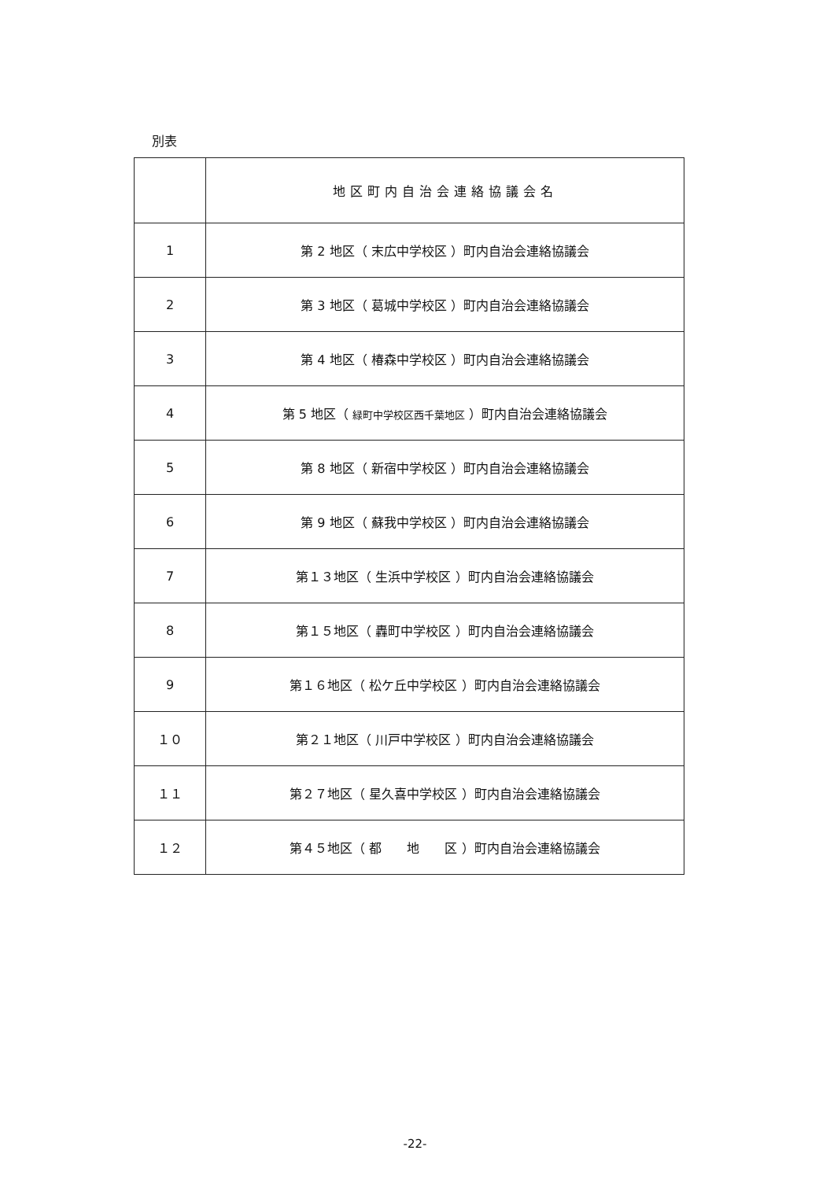別表
| | 地区町内自治会連絡協議会名 |
| --- | --- |
| 1 | 第 2 地区（ 末広中学校区 ）町内自治会連絡協議会 |
| 2 | 第 3 地区（ 葛城中学校区 ）町内自治会連絡協議会 |
| 3 | 第 4 地区（ 椿森中学校区 ）町内自治会連絡協議会 |
| 4 | 第 5 地区（ 緑町中学校区西千葉地区 ）町内自治会連絡協議会 |
| 5 | 第 8 地区（ 新宿中学校区 ）町内自治会連絡協議会 |
| 6 | 第 9 地区（ 蘇我中学校区 ）町内自治会連絡協議会 |
| 7 | 第１３地区（ 生浜中学校区 ）町内自治会連絡協議会 |
| 8 | 第１５地区（ 轟町中学校区 ）町内自治会連絡協議会 |
| 9 | 第１６地区（ 松ケ丘中学校区 ）町内自治会連絡協議会 |
| １０ | 第２１地区（ 川戸中学校区 ）町内自治会連絡協議会 |
| １１ | 第２７地区（ 星久喜中学校区 ）町内自治会連絡協議会 |
| １２ | 第４５地区（ 都 地 区 ）町内自治会連絡協議会 |
-22-